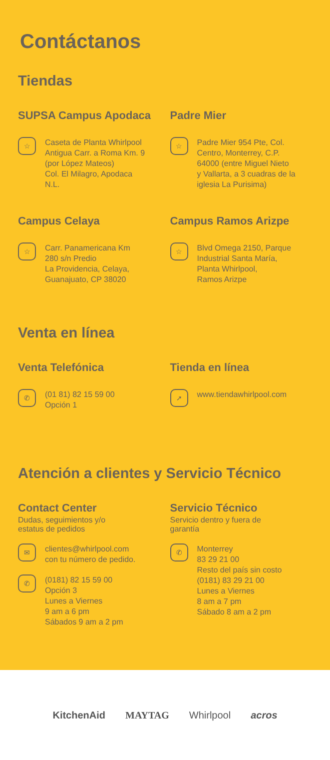Contáctanos
Tiendas
SUPSA Campus Apodaca
☆
Caseta de Planta Whirlpool
Antigua Carr. a Roma Km. 9
(por López Mateos)
Col. El Milagro, Apodaca
N.L.
Padre Mier
☆
Padre Mier 954 Pte, Col.
Centro, Monterrey, C.P.
64000 (entre Miguel Nieto
y Vallarta, a 3 cuadras de la
iglesia La Purisima)
Campus Celaya
☆
Carr. Panamericana Km
280 s/n Predio
La Providencia, Celaya,
Guanajuato, CP 38020
Campus Ramos Arizpe
☆
Blvd Omega 2150, Parque
Industrial Santa María,
Planta Whirlpool,
Ramos Arizpe
Venta en línea
Venta Telefónica
✆
(01 81) 82 15 59 00
Opción 1
Tienda en línea
➚
www.tiendawhirlpool.com
Atención a clientes y Servicio Técnico
Contact Center
Dudas, seguimientos y/o
estatus de pedidos
✉
clientes@whirlpool.com
con tu número de pedido.
✆
(0181) 82 15 59 00
Opción 3
Lunes a Viernes
9 am a 6 pm
Sábados 9 am a 2 pm
Servicio Técnico
Servicio dentro y fuera de
garantía
✆
Monterrey
83 29 21 00
Resto del país sin costo
(0181) 83 29 21 00
Lunes a Viernes
8 am a 7 pm
Sábado 8 am a 2 pm
KitchenAid MAYTAG Whirlpool acros